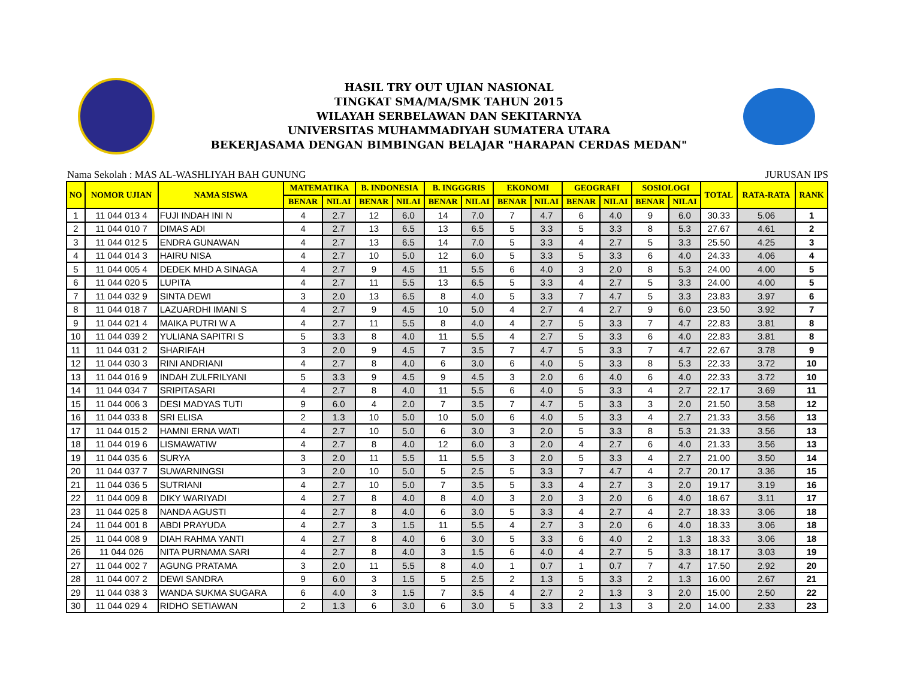HASIL TRY OUT UJIAN NASIONAL
TINGKAT SMA/MA/SMK TAHUN 2015
WILAYAH SERBELAWAN DAN SEKITARNYA
UNIVERSITAS MUHAMMADIYAH SUMATERA UTARA
BEKERJASAMA DENGAN BIMBINGAN BELAJAR "HARAPAN CERDAS MEDAN"
Nama Sekolah : MAS AL-WASHLIYAH BAH GUNUNG JURUSAN IPS
| NO | NOMOR UJIAN | NAMA SISWA | MATEMATIKA | | B. INDONESIA | | B. INGGGRIS | | EKONOMI | | GEOGRAFI | | SOSIOLOGI | | TOTAL | RATA-RATA | RANK |
| --- | --- | --- | --- | --- | --- | --- | --- | --- | --- | --- | --- | --- | --- | --- | --- | --- | --- |
| | | | BENAR | NILAI | BENAR | NILAI | BENAR | NILAI | BENAR | NILAI | BENAR | NILAI | BENAR | NILAI | | | |
| 1 | 11 044 013 4 | FUJI INDAH INI N | 4 | 2.7 | 12 | 6.0 | 14 | 7.0 | 7 | 4.7 | 6 | 4.0 | 9 | 6.0 | 30.33 | 5.06 | 1 |
| 2 | 11 044 010 7 | DIMAS ADI | 4 | 2.7 | 13 | 6.5 | 13 | 6.5 | 5 | 3.3 | 5 | 3.3 | 8 | 5.3 | 27.67 | 4.61 | 2 |
| 3 | 11 044 012 5 | ENDRA GUNAWAN | 4 | 2.7 | 13 | 6.5 | 14 | 7.0 | 5 | 3.3 | 4 | 2.7 | 5 | 3.3 | 25.50 | 4.25 | 3 |
| 4 | 11 044 014 3 | HAIRU NISA | 4 | 2.7 | 10 | 5.0 | 12 | 6.0 | 5 | 3.3 | 5 | 3.3 | 6 | 4.0 | 24.33 | 4.06 | 4 |
| 5 | 11 044 005 4 | DEDEK MHD A SINAGA | 4 | 2.7 | 9 | 4.5 | 11 | 5.5 | 6 | 4.0 | 3 | 2.0 | 8 | 5.3 | 24.00 | 4.00 | 5 |
| 6 | 11 044 020 5 | LUPITA | 4 | 2.7 | 11 | 5.5 | 13 | 6.5 | 5 | 3.3 | 4 | 2.7 | 5 | 3.3 | 24.00 | 4.00 | 5 |
| 7 | 11 044 032 9 | SINTA DEWI | 3 | 2.0 | 13 | 6.5 | 8 | 4.0 | 5 | 3.3 | 7 | 4.7 | 5 | 3.3 | 23.83 | 3.97 | 6 |
| 8 | 11 044 018 7 | LAZUARDHI IMANI S | 4 | 2.7 | 9 | 4.5 | 10 | 5.0 | 4 | 2.7 | 4 | 2.7 | 9 | 6.0 | 23.50 | 3.92 | 7 |
| 9 | 11 044 021 4 | MAIKA PUTRI W A | 4 | 2.7 | 11 | 5.5 | 8 | 4.0 | 4 | 2.7 | 5 | 3.3 | 7 | 4.7 | 22.83 | 3.81 | 8 |
| 10 | 11 044 039 2 | YULIANA SAPITRI S | 5 | 3.3 | 8 | 4.0 | 11 | 5.5 | 4 | 2.7 | 5 | 3.3 | 6 | 4.0 | 22.83 | 3.81 | 8 |
| 11 | 11 044 031 2 | SHARIFAH | 3 | 2.0 | 9 | 4.5 | 7 | 3.5 | 7 | 4.7 | 5 | 3.3 | 7 | 4.7 | 22.67 | 3.78 | 9 |
| 12 | 11 044 030 3 | RINI ANDRIANI | 4 | 2.7 | 8 | 4.0 | 6 | 3.0 | 6 | 4.0 | 5 | 3.3 | 8 | 5.3 | 22.33 | 3.72 | 10 |
| 13 | 11 044 016 9 | INDAH ZULFRILYANI | 5 | 3.3 | 9 | 4.5 | 9 | 4.5 | 3 | 2.0 | 6 | 4.0 | 6 | 4.0 | 22.33 | 3.72 | 10 |
| 14 | 11 044 034 7 | SRIPITASARI | 4 | 2.7 | 8 | 4.0 | 11 | 5.5 | 6 | 4.0 | 5 | 3.3 | 4 | 2.7 | 22.17 | 3.69 | 11 |
| 15 | 11 044 006 3 | DESI MADYAS TUTI | 9 | 6.0 | 4 | 2.0 | 7 | 3.5 | 7 | 4.7 | 5 | 3.3 | 3 | 2.0 | 21.50 | 3.58 | 12 |
| 16 | 11 044 033 8 | SRI ELISA | 2 | 1.3 | 10 | 5.0 | 10 | 5.0 | 6 | 4.0 | 5 | 3.3 | 4 | 2.7 | 21.33 | 3.56 | 13 |
| 17 | 11 044 015 2 | HAMNI ERNA WATI | 4 | 2.7 | 10 | 5.0 | 6 | 3.0 | 3 | 2.0 | 5 | 3.3 | 8 | 5.3 | 21.33 | 3.56 | 13 |
| 18 | 11 044 019 6 | LISMAWATIW | 4 | 2.7 | 8 | 4.0 | 12 | 6.0 | 3 | 2.0 | 4 | 2.7 | 6 | 4.0 | 21.33 | 3.56 | 13 |
| 19 | 11 044 035 6 | SURYA | 3 | 2.0 | 11 | 5.5 | 11 | 5.5 | 3 | 2.0 | 5 | 3.3 | 4 | 2.7 | 21.00 | 3.50 | 14 |
| 20 | 11 044 037 7 | SUWARNINGSI | 3 | 2.0 | 10 | 5.0 | 5 | 2.5 | 5 | 3.3 | 7 | 4.7 | 4 | 2.7 | 20.17 | 3.36 | 15 |
| 21 | 11 044 036 5 | SUTRIANI | 4 | 2.7 | 10 | 5.0 | 7 | 3.5 | 5 | 3.3 | 4 | 2.7 | 3 | 2.0 | 19.17 | 3.19 | 16 |
| 22 | 11 044 009 8 | DIKY WARIYADI | 4 | 2.7 | 8 | 4.0 | 8 | 4.0 | 3 | 2.0 | 3 | 2.0 | 6 | 4.0 | 18.67 | 3.11 | 17 |
| 23 | 11 044 025 8 | NANDA AGUSTI | 4 | 2.7 | 8 | 4.0 | 6 | 3.0 | 5 | 3.3 | 4 | 2.7 | 4 | 2.7 | 18.33 | 3.06 | 18 |
| 24 | 11 044 001 8 | ABDI PRAYUDA | 4 | 2.7 | 3 | 1.5 | 11 | 5.5 | 4 | 2.7 | 3 | 2.0 | 6 | 4.0 | 18.33 | 3.06 | 18 |
| 25 | 11 044 008 9 | DIAH RAHMA YANTI | 4 | 2.7 | 8 | 4.0 | 6 | 3.0 | 5 | 3.3 | 6 | 4.0 | 2 | 1.3 | 18.33 | 3.06 | 18 |
| 26 | 11 044 026 | NITA PURNAMA SARI | 4 | 2.7 | 8 | 4.0 | 3 | 1.5 | 6 | 4.0 | 4 | 2.7 | 5 | 3.3 | 18.17 | 3.03 | 19 |
| 27 | 11 044 002 7 | AGUNG PRATAMA | 3 | 2.0 | 11 | 5.5 | 8 | 4.0 | 1 | 0.7 | 1 | 0.7 | 7 | 4.7 | 17.50 | 2.92 | 20 |
| 28 | 11 044 007 2 | DEWI SANDRA | 9 | 6.0 | 3 | 1.5 | 5 | 2.5 | 2 | 1.3 | 5 | 3.3 | 2 | 1.3 | 16.00 | 2.67 | 21 |
| 29 | 11 044 038 3 | WANDA SUKMA SUGARA | 6 | 4.0 | 3 | 1.5 | 7 | 3.5 | 4 | 2.7 | 2 | 1.3 | 3 | 2.0 | 15.00 | 2.50 | 22 |
| 30 | 11 044 029 4 | RIDHO SETIAWAN | 2 | 1.3 | 6 | 3.0 | 6 | 3.0 | 5 | 3.3 | 2 | 1.3 | 3 | 2.0 | 14.00 | 2.33 | 23 |